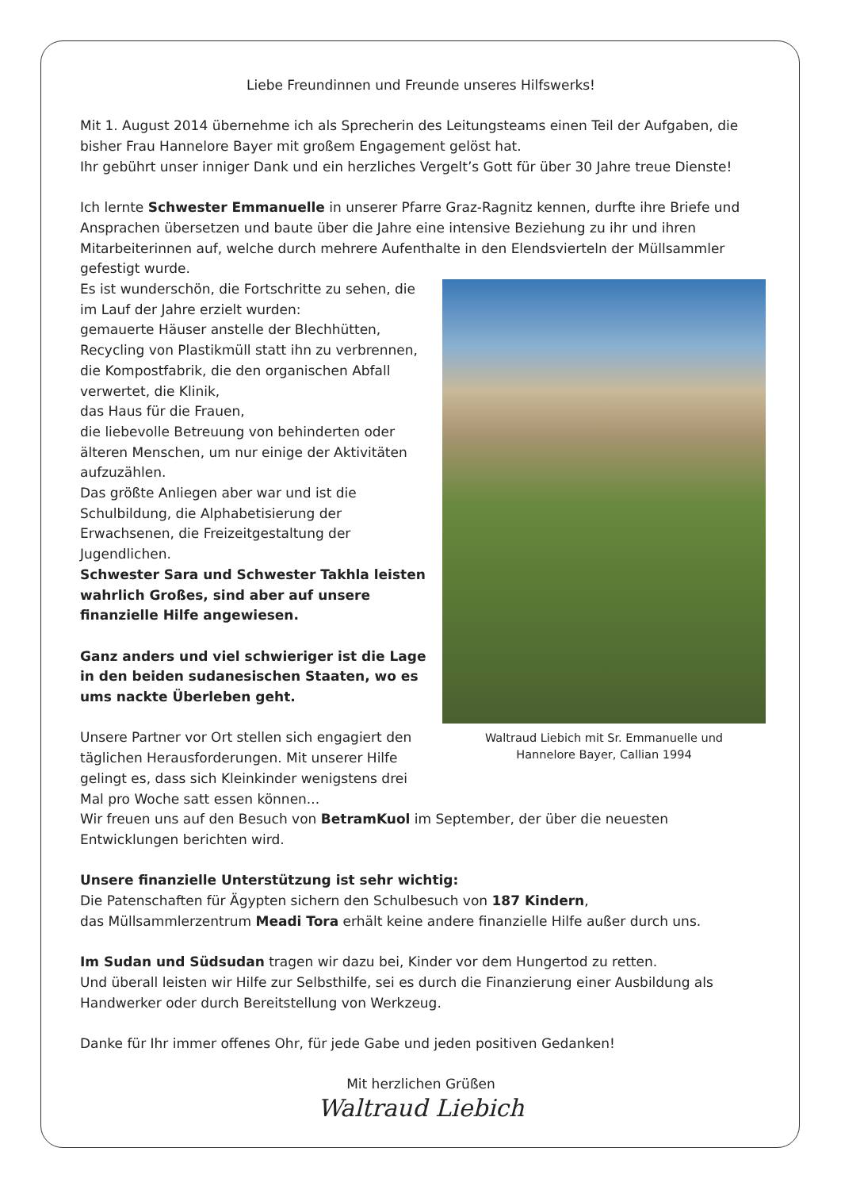Liebe Freundinnen und Freunde unseres Hilfswerks!
Mit 1. August 2014 übernehme ich als Sprecherin des Leitungsteams einen Teil der Aufgaben, die bisher Frau Hannelore Bayer mit großem Engagement gelöst hat.
Ihr gebührt unser inniger Dank und ein herzliches Vergelt’s Gott für über 30 Jahre treue Dienste!
Ich lernte Schwester Emmanuelle in unserer Pfarre Graz-Ragnitz kennen, durfte ihre Briefe und Ansprachen übersetzen und baute über die Jahre eine intensive Beziehung zu ihr und ihren Mitarbeiterinnen auf, welche durch mehrere Aufenthalte in den Elendsvierteln der Müllsammler gefestigt wurde.
Waltraud Liebich mit Sr. Emmanuelle und
Hannelore Bayer, Callian 1994 Es ist wunderschön, die Fortschritte zu sehen, die im Lauf der Jahre erzielt wurden:
gemauerte Häuser anstelle der Blechhütten, Recycling von Plastikmüll statt ihn zu verbrennen, die Kompostfabrik, die den organischen Abfall verwertet, die Klinik,
das Haus für die Frauen,
die liebevolle Betreuung von behinderten oder älteren Menschen, um nur einige der Aktivitäten aufzuzählen.
Das größte Anliegen aber war und ist die Schulbildung, die Alphabetisierung der Erwachsenen, die Freizeitgestaltung der Jugendlichen.
Schwester Sara und Schwester Takhla leisten wahrlich Großes, sind aber auf unsere finanzielle Hilfe angewiesen.
Ganz anders und viel schwieriger ist die Lage in den beiden sudanesischen Staaten, wo es ums nackte Überleben geht.
Unsere Partner vor Ort stellen sich engagiert den täglichen Herausforderungen. Mit unserer Hilfe gelingt es, dass sich Kleinkinder wenigstens drei Mal pro Woche satt essen können...
Wir freuen uns auf den Besuch von BetramKuol im September, der über die neuesten Entwicklungen berichten wird.
Unsere finanzielle Unterstützung ist sehr wichtig:
Die Patenschaften für Ägypten sichern den Schulbesuch von 187 Kindern,
das Müllsammlerzentrum Meadi Tora erhält keine andere finanzielle Hilfe außer durch uns.
Im Sudan und Südsudan tragen wir dazu bei, Kinder vor dem Hungertod zu retten.
Und überall leisten wir Hilfe zur Selbsthilfe, sei es durch die Finanzierung einer Ausbildung als Handwerker oder durch Bereitstellung von Werkzeug.
Danke für Ihr immer offenes Ohr, für jede Gabe und jeden positiven Gedanken!
Mit herzlichen Grüßen
Waltraud Liebich